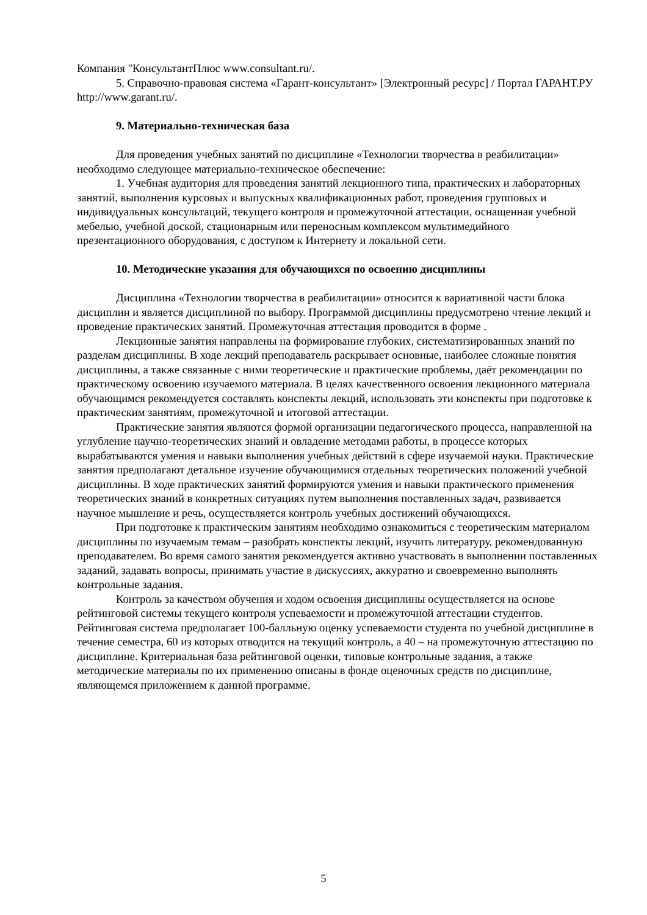Компания "КонсультантПлюс www.consultant.ru/.
5. Справочно-правовая система «Гарант-консультант» [Электронный ресурс] / Портал ГАРАНТ.РУ http://www.garant.ru/.
9. Материально-техническая база
Для проведения учебных занятий по дисциплине «Технологии творчества в реабилитации» необходимо следующее материально-техническое обеспечение:
1. Учебная аудитория для проведения занятий лекционного типа, практических и лабораторных занятий, выполнения курсовых и выпускных квалификационных работ, проведения групповых и индивидуальных консультаций, текущего контроля и промежуточной аттестации, оснащенная учебной мебелью, учебной доской, стационарным или переносным комплексом мультимедийного презентационного оборудования, с доступом к Интернету и локальной сети.
10. Методические указания для обучающихся по освоению дисциплины
Дисциплина «Технологии творчества в реабилитации» относится к вариативной части блока дисциплин и является дисциплиной по выбору. Программой дисциплины предусмотрено чтение лекций и проведение практических занятий. Промежуточная аттестация проводится в форме .
Лекционные занятия направлены на формирование глубоких, систематизированных знаний по разделам дисциплины. В ходе лекций преподаватель раскрывает основные, наиболее сложные понятия дисциплины, а также связанные с ними теоретические и практические проблемы, даёт рекомендации по практическому освоению изучаемого материала. В целях качественного освоения лекционного материала обучающимся рекомендуется составлять конспекты лекций, использовать эти конспекты при подготовке к практическим занятиям, промежуточной и итоговой аттестации.
Практические занятия являются формой организации педагогического процесса, направленной на углубление научно-теоретических знаний и овладение методами работы, в процессе которых вырабатываются умения и навыки выполнения учебных действий в сфере изучаемой науки. Практические занятия предполагают детальное изучение обучающимися отдельных теоретических положений учебной дисциплины. В ходе практических занятий формируются умения и навыки практического применения теоретических знаний в конкретных ситуациях путем выполнения поставленных задач, развивается научное мышление и речь, осуществляется контроль учебных достижений обучающихся.
При подготовке к практическим занятиям необходимо ознакомиться с теоретическим материалом дисциплины по изучаемым темам – разобрать конспекты лекций, изучить литературу, рекомендованную преподавателем. Во время самого занятия рекомендуется активно участвовать в выполнении поставленных заданий, задавать вопросы, принимать участие в дискуссиях, аккуратно и своевременно выполнять контрольные задания.
Контроль за качеством обучения и ходом освоения дисциплины осуществляется на основе рейтинговой системы текущего контроля успеваемости и промежуточной аттестации студентов. Рейтинговая система предполагает 100-балльную оценку успеваемости студента по учебной дисциплине в течение семестра, 60 из которых отводится на текущий контроль, а 40 – на промежуточную аттестацию по дисциплине. Критериальная база рейтинговой оценки, типовые контрольные задания, а также методические материалы по их применению описаны в фонде оценочных средств по дисциплине, являющемся приложением к данной программе.
5